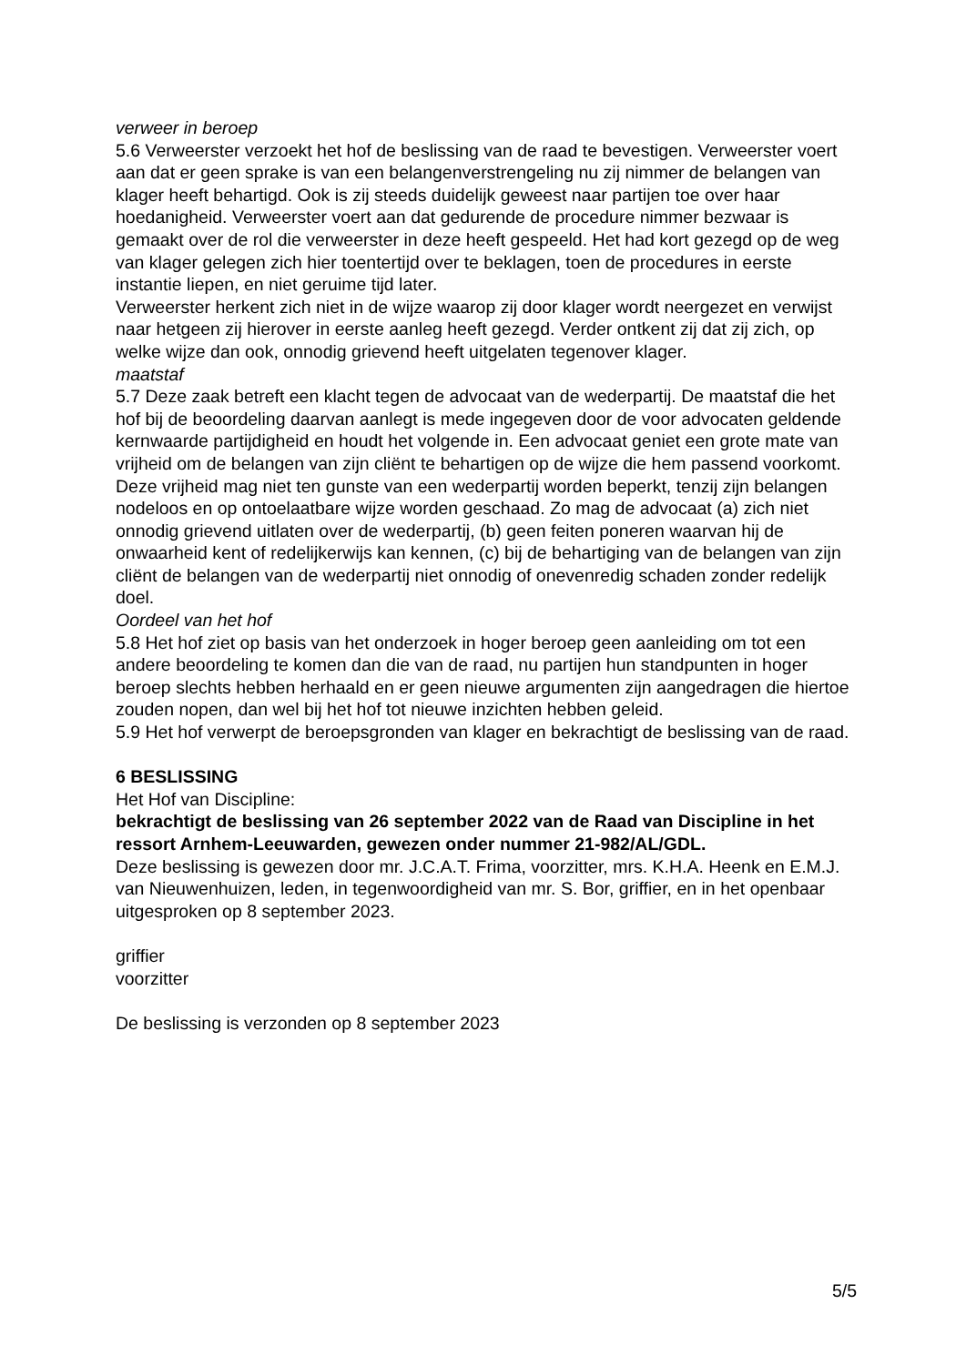verweer in beroep
5.6 Verweerster verzoekt het hof de beslissing van de raad te bevestigen. Verweerster voert aan dat er geen sprake is van een belangenverstrengeling nu zij nimmer de belangen van klager heeft behartigd. Ook is zij steeds duidelijk geweest naar partijen toe over haar hoedanigheid. Verweerster voert aan dat gedurende de procedure nimmer bezwaar is gemaakt over de rol die verweerster in deze heeft gespeeld. Het had kort gezegd op de weg van klager gelegen zich hier toentertijd over te beklagen, toen de procedures in eerste instantie liepen, en niet geruime tijd later.
Verweerster herkent zich niet in de wijze waarop zij door klager wordt neergezet en verwijst naar hetgeen zij hierover in eerste aanleg heeft gezegd. Verder ontkent zij dat zij zich, op welke wijze dan ook, onnodig grievend heeft uitgelaten tegenover klager.
maatstaf
5.7 Deze zaak betreft een klacht tegen de advocaat van de wederpartij. De maatstaf die het hof bij de beoordeling daarvan aanlegt is mede ingegeven door de voor advocaten geldende kernwaarde partijdigheid en houdt het volgende in. Een advocaat geniet een grote mate van vrijheid om de belangen van zijn cliënt te behartigen op de wijze die hem passend voorkomt. Deze vrijheid mag niet ten gunste van een wederpartij worden beperkt, tenzij zijn belangen nodeloos en op ontoelaatbare wijze worden geschaad. Zo mag de advocaat (a) zich niet onnodig grievend uitlaten over de wederpartij, (b) geen feiten poneren waarvan hij de onwaarheid kent of redelijkerwijs kan kennen, (c) bij de behartiging van de belangen van zijn cliënt de belangen van de wederpartij niet onnodig of onevenredig schaden zonder redelijk doel.
Oordeel van het hof
5.8 Het hof ziet op basis van het onderzoek in hoger beroep geen aanleiding om tot een andere beoordeling te komen dan die van de raad, nu partijen hun standpunten in hoger beroep slechts hebben herhaald en er geen nieuwe argumenten zijn aangedragen die hiertoe zouden nopen, dan wel bij het hof tot nieuwe inzichten hebben geleid.
5.9 Het hof verwerpt de beroepsgronden van klager en bekrachtigt de beslissing van de raad.
6 BESLISSING
Het Hof van Discipline:
bekrachtigt de beslissing van 26 september 2022 van de Raad van Discipline in het ressort Arnhem-Leeuwarden, gewezen onder nummer 21-982/AL/GDL.
Deze beslissing is gewezen door mr. J.C.A.T. Frima, voorzitter, mrs. K.H.A. Heenk en E.M.J. van Nieuwenhuizen, leden, in tegenwoordigheid van mr. S. Bor, griffier, en in het openbaar uitgesproken op 8 september 2023.
griffier
voorzitter
De beslissing is verzonden op 8 september 2023
5/5